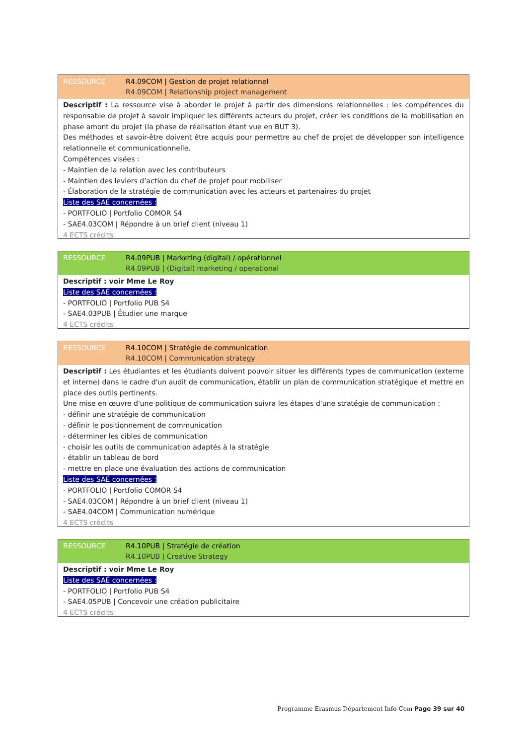RESSOURCE R4.09COM | Gestion de projet relationnel
R4.09COM | Relationship project management
Descriptif : La ressource vise à aborder le projet à partir des dimensions relationnelles : les compétences du responsable de projet à savoir impliquer les différents acteurs du projet, créer les conditions de la mobilisation en phase amont du projet (la phase de réalisation étant vue en BUT 3).
Des méthodes et savoir-être doivent être acquis pour permettre au chef de projet de développer son intelligence relationnelle et communicationnelle.
Compétences visées :
- Maintien de la relation avec les contributeurs
- Maintien des leviers d’action du chef de projet pour mobiliser
- Élaboration de la stratégie de communication avec les acteurs et partenaires du projet
Liste des SAÉ concernées :
- PORTFOLIO | Portfolio COMOR S4
- SAE4.03COM | Répondre à un brief client (niveau 1)
4 ECTS crédits
RESSOURCE R4.09PUB | Marketing (digital) / opérationnel
R4.09PUB | (Digital) marketing / operational
Descriptif : voir Mme Le Roy
Liste des SAÉ concernées :
- PORTFOLIO | Portfolio PUB S4
- SAE4.03PUB | Étudier une marque
4 ECTS crédits
RESSOURCE R4.10COM | Stratégie de communication
R4.10COM | Communication strategy
Descriptif : Les étudiantes et les étudiants doivent pouvoir situer les différents types de communication (externe et interne) dans le cadre d'un audit de communication, établir un plan de communication stratégique et mettre en place des outils pertinents.
Une mise en œuvre d'une politique de communication suivra les étapes d'une stratégie de communication :
- définir une stratégie de communication
- définir le positionnement de communication
- déterminer les cibles de communication
- choisir les outils de communication adaptés à la stratégie
- établir un tableau de bord
- mettre en place une évaluation des actions de communication
Liste des SAÉ concernées :
- PORTFOLIO | Portfolio COMOR S4
- SAE4.03COM | Répondre à un brief client (niveau 1)
- SAE4.04COM | Communication numérique
4 ECTS crédits
RESSOURCE R4.10PUB | Stratégie de création
R4.10PUB | Creative Strategy
Descriptif : voir Mme Le Roy
Liste des SAÉ concernées :
- PORTFOLIO | Portfolio PUB S4
- SAE4.05PUB | Concevoir une création publicitaire
4 ECTS crédits
Programme Erasmus Département Info-Com Page 39 sur 40